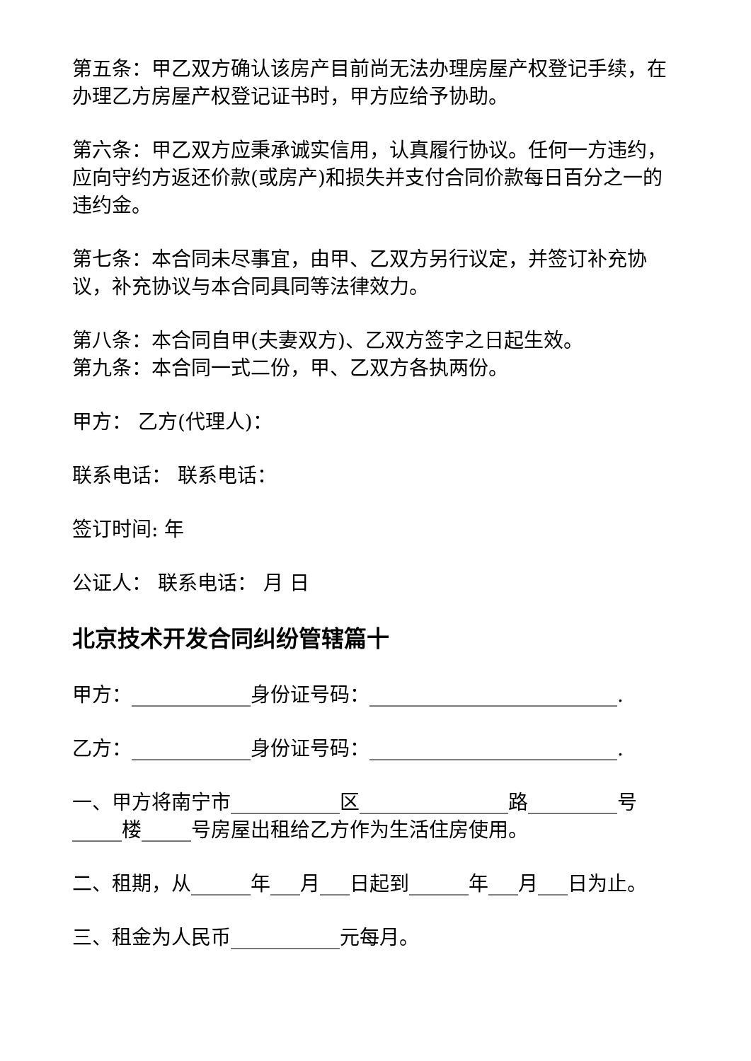第五条：甲乙双方确认该房产目前尚无法办理房屋产权登记手续，在办理乙方房屋产权登记证书时，甲方应给予协助。
第六条：甲乙双方应秉承诚实信用，认真履行协议。任何一方违约，应向守约方返还价款(或房产)和损失并支付合同价款每日百分之一的违约金。
第七条：本合同未尽事宜，由甲、乙双方另行议定，并签订补充协议，补充协议与本合同具同等法律效力。
第八条：本合同自甲(夫妻双方)、乙双方签字之日起生效。
第九条：本合同一式二份，甲、乙双方各执两份。
甲方： 乙方(代理人)：
联系电话： 联系电话：
签订时间: 年
公证人： 联系电话： 月 日
北京技术开发合同纠纷管辖篇十
甲方：____________身份证号码：_________________________.
乙方：____________身份证号码：_________________________.
一、甲方将南宁市___________区_______________路_________号_____楼_____号房屋出租给乙方作为生活住房使用。
二、租期，从______年___月___日起到______年___月___日为止。
三、租金为人民币___________元每月。